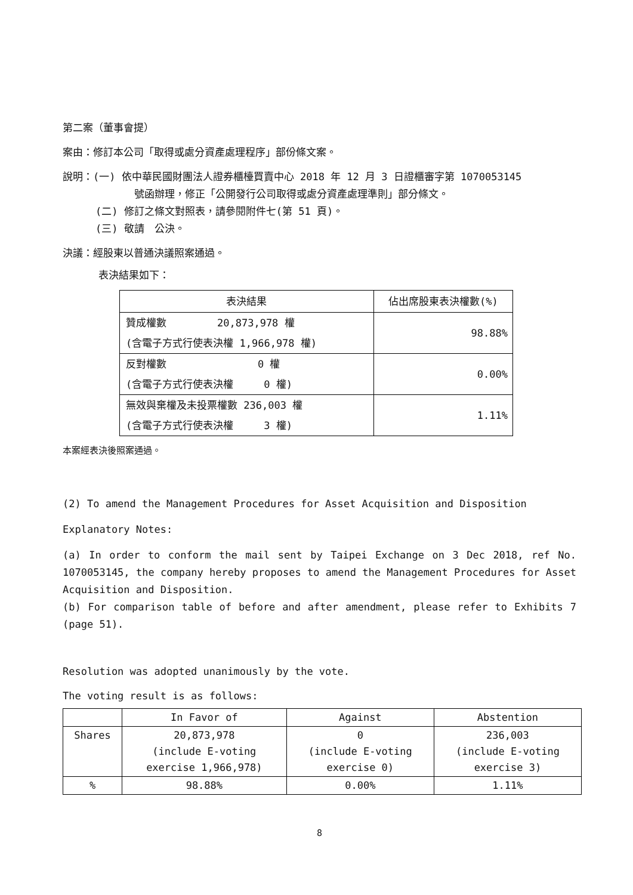第二案（董事會提）
案由：修訂本公司「取得或處分資產處理程序」部份條文案。
說明：(一) 依中華民國財團法人證券櫃檯買賣中心 2018 年 12 月 3 日證櫃審字第 1070053145
號函辦理，修正「公開發行公司取得或處分資產處理準則」部分條文。
(二) 修訂之條文對照表，請參閱附件七(第 51 頁)。
(三) 敬請　公決。
決議：經股東以普通決議照案通過。
表決結果如下：
| 表決結果 | 佔出席股東表決權數(%) |
| --- | --- |
| 贊成權數 20,873,978 權 (含電子方式行使表決權 1,966,978 權) | 98.88% |
| 反對權數 0 權 (含電子方式行使表決權 0 權) | 0.00% |
| 無效與棄權及未投票權數 236,003 權 (含電子方式行使表決權 3 權) | 1.11% |
本案經表決後照案通過。
(2) To amend the Management Procedures for Asset Acquisition and Disposition
Explanatory Notes:
(a) In order to conform the mail sent by Taipei Exchange on 3 Dec 2018, ref No. 1070053145, the company hereby proposes to amend the Management Procedures for Asset Acquisition and Disposition.
(b) For comparison table of before and after amendment, please refer to Exhibits 7 (page 51).
Resolution was adopted unanimously by the vote.
The voting result is as follows:
| | In Favor of | Against | Abstention |
| Shares | 20,873,978 (include E-voting exercise 1,966,978) | 0 (include E-voting exercise 0) | 236,003 (include E-voting exercise 3) |
| % | 98.88% | 0.00% | 1.11% |
8